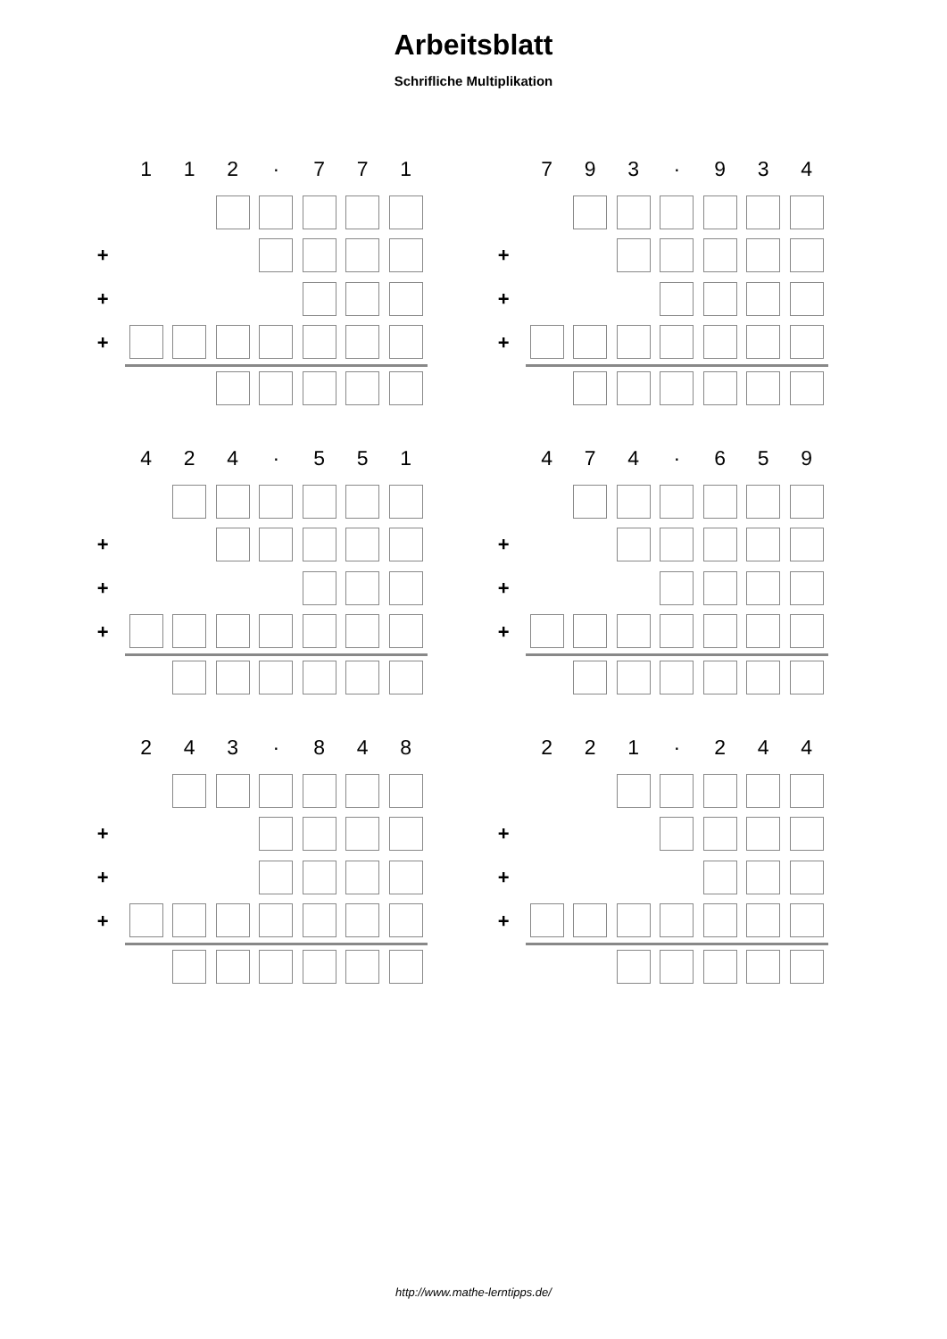Arbeitsblatt
Schrifliche Multiplikation
| | 1 | 1 | 2 | · | 7 | 7 | 1 |
| + | | | | | | | |
| + | | | | | | | |
| + | | | | | | | |
| | 7 | 9 | 3 | · | 9 | 3 | 4 |
| + | | | | | | | |
| + | | | | | | | |
| + | | | | | | | |
| | 4 | 2 | 4 | · | 5 | 5 | 1 |
| + | | | | | | | |
| + | | | | | | | |
| + | | | | | | | |
| | 4 | 7 | 4 | · | 6 | 5 | 9 |
| + | | | | | | | |
| + | | | | | | | |
| + | | | | | | | |
| | 2 | 4 | 3 | · | 8 | 4 | 8 |
| + | | | | | | | |
| + | | | | | | | |
| + | | | | | | | |
| | 2 | 2 | 1 | · | 2 | 4 | 4 |
| + | | | | | | | |
| + | | | | | | | |
| + | | | | | | | |
http://www.mathe-lerntipps.de/